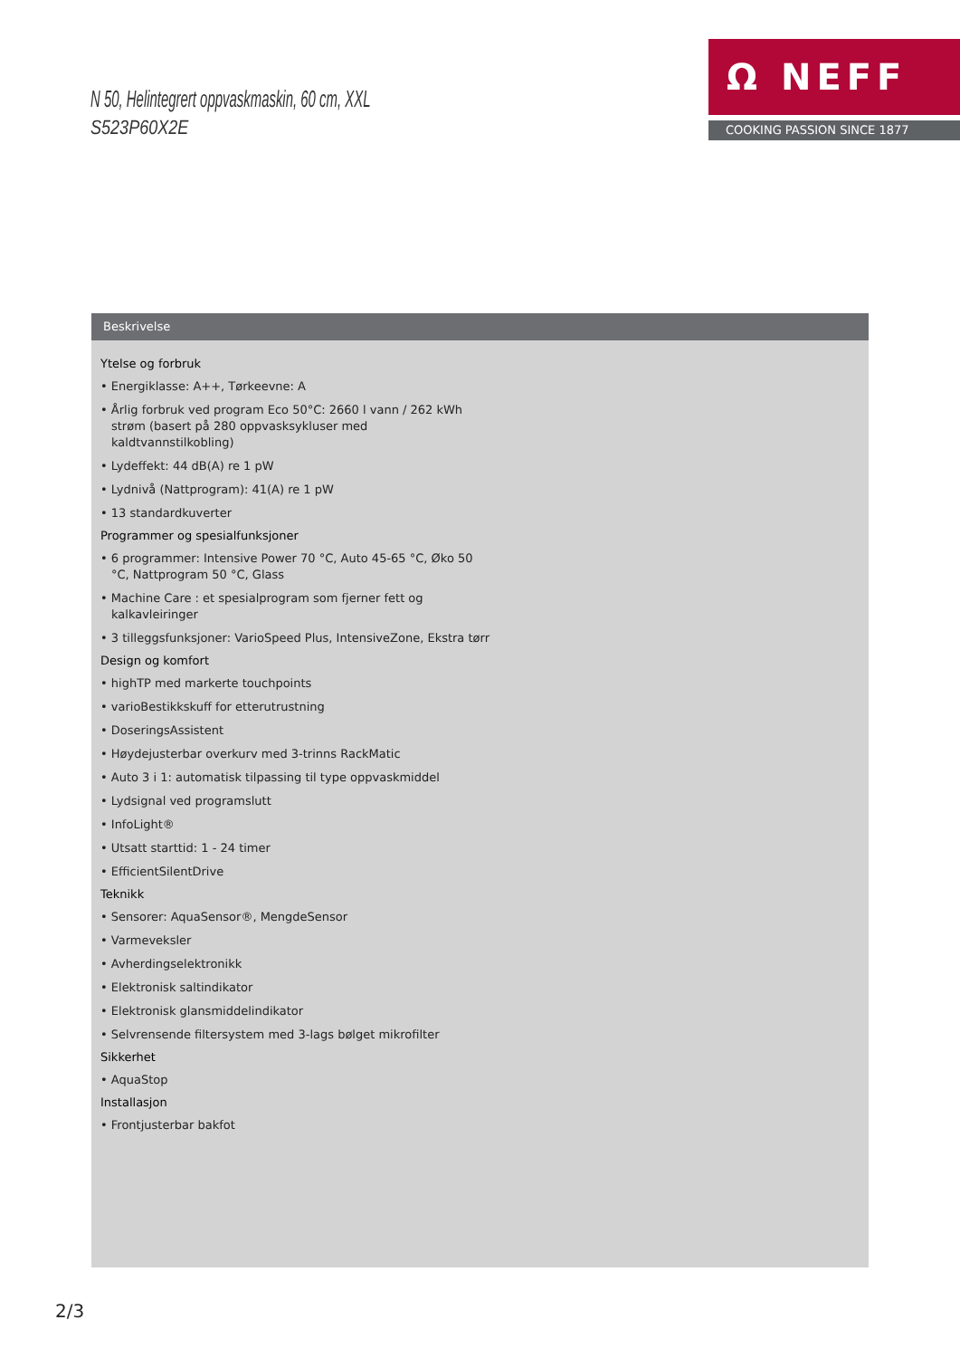N 50, Helintegrert oppvaskmaskin, 60 cm, XXL
S523P60X2E
Ω NEFF
COOKING PASSION SINCE 1877
Beskrivelse
Ytelse og forbruk
• Energiklasse: A++, Tørkeevne: A
• Årlig forbruk ved program Eco 50°C: 2660 l vann / 262 kWh strøm (basert på 280 oppvasksykluser med kaldtvannstilkobling)
• Lydeffekt: 44 dB(A) re 1 pW
• Lydnivå (Nattprogram): 41(A) re 1 pW
• 13 standardkuverter
Programmer og spesialfunksjoner
• 6 programmer: Intensive Power 70 °C, Auto 45-65 °C, Øko 50 °C, Nattprogram 50 °C, Glass
• Machine Care : et spesialprogram som fjerner fett og kalkavleiringer
• 3 tilleggsfunksjoner: VarioSpeed Plus, IntensiveZone, Ekstra tørr
Design og komfort
• highTP med markerte touchpoints
• varioBestikkskuff for etterutrustning
• DoseringsAssistent
• Høydejusterbar overkurv med 3-trinns RackMatic
• Auto 3 i 1: automatisk tilpassing til type oppvaskmiddel
• Lydsignal ved programslutt
• InfoLight®
• Utsatt starttid: 1 - 24 timer
• EfficientSilentDrive
Teknikk
• Sensorer: AquaSensor®, MengdeSensor
• Varmeveksler
• Avherdingselektronikk
• Elektronisk saltindikator
• Elektronisk glansmiddelindikator
• Selvrensende filtersystem med 3-lags bølget mikrofilter
Sikkerhet
• AquaStop
Installasjon
• Frontjusterbar bakfot
2/3